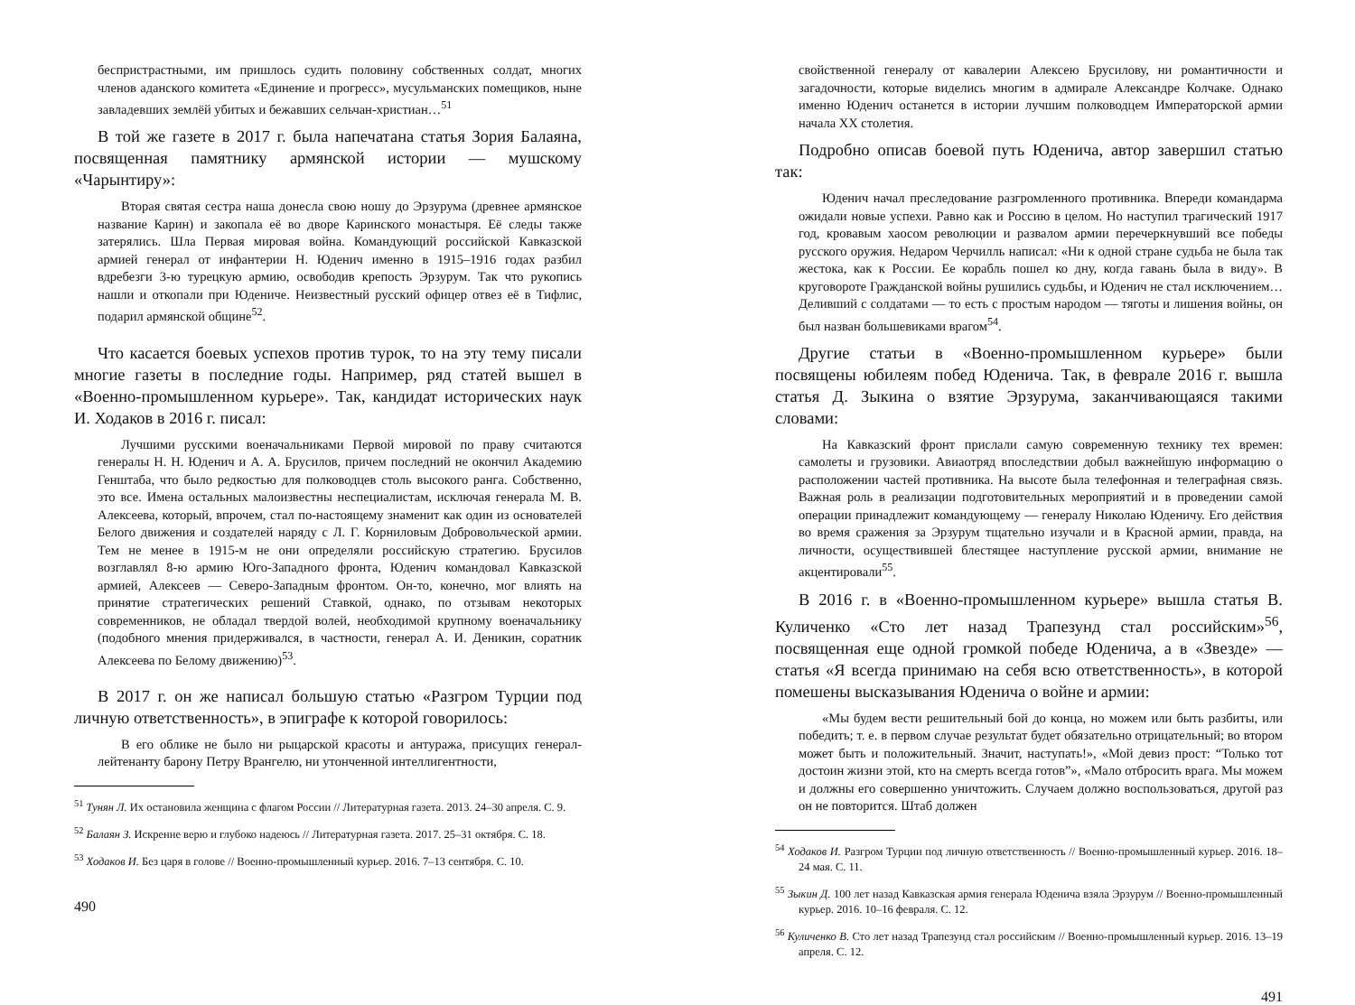беспристрастными, им пришлось судить половину собственных солдат, многих членов аданского комитета «Единение и прогресс», мусульманских помещиков, ныне завладевших землёй убитых и бежавших сельчан-христиан…<sup>51</sup>
В той же газете в 2017 г. была напечатана статья Зория Балаяна, посвященная памятнику армянской истории — мушскому «Чарынтиру»:
Вторая святая сестра наша донесла свою ношу до Эрзурума (древнее армянское название Карин) и закопала её во дворе Каринского монастыря. Её следы также затерялись. Шла Первая мировая война. Командующий российской Кавказской армией генерал от инфантерии Н. Юденич именно в 1915–1916 годах разбил вдребезги 3-ю турецкую армию, освободив крепость Эрзурум. Так что рукопись нашли и откопали при Юдениче. Неизвестный русский офицер отвез её в Тифлис, подарил армянской общине<sup>52</sup>.
Что касается боевых успехов против турок, то на эту тему писали многие газеты в последние годы. Например, ряд статей вышел в «Военно-промышленном курьере». Так, кандидат исторических наук И. Ходаков в 2016 г. писал:
Лучшими русскими военачальниками Первой мировой по праву считаются генералы Н. Н. Юденич и А. А. Брусилов, причем последний не окончил Академию Генштаба, что было редкостью для полководцев столь высокого ранга. Собственно, это все. Имена остальных малоизвестны неспециалистам, исключая генерала М. В. Алексеева, который, впрочем, стал по-настоящему знаменит как один из основателей Белого движения и создателей наряду с Л. Г. Корниловым Добровольческой армии. Тем не менее в 1915-м не они определяли российскую стратегию. Брусилов возглавлял 8-ю армию Юго-Западного фронта, Юденич командовал Кавказской армией, Алексеев — Северо-Западным фронтом. Он-то, конечно, мог влиять на принятие стратегических решений Ставкой, однако, по отзывам некоторых современников, не обладал твердой волей, необходимой крупному военачальнику (подобного мнения придерживался, в частности, генерал А. И. Деникин, соратник Алексеева по Белому движению)<sup>53</sup>.
В 2017 г. он же написал большую статью «Разгром Турции под личную ответственность», в эпиграфе к которой говорилось:
В его облике не было ни рыцарской красоты и антуража, присущих генерал-лейтенанту барону Петру Врангелю, ни утонченной интеллигентности,
<sup>51</sup> Тунян Л. Их остановила женщина с флагом России // Литературная газета. 2013. 24–30 апреля. С. 9.
<sup>52</sup> Балаян З. Искренне верю и глубоко надеюсь // Литературная газета. 2017. 25–31 октября. С. 18.
<sup>53</sup> Ходаков И. Без царя в голове // Военно-промышленный курьер. 2016. 7–13 сентября. С. 10.
490
свойственной генералу от кавалерии Алексею Брусилову, ни романтичности и загадочности, которые виделись многим в адмирале Александре Колчаке. Однако именно Юденич останется в истории лучшим полководцем Императорской армии начала XX столетия.
Подробно описав боевой путь Юденича, автор завершил статью так:
Юденич начал преследование разгромленного противника. Впереди командарма ожидали новые успехи. Равно как и Россию в целом. Но наступил трагический 1917 год, кровавым хаосом революции и развалом армии перечеркнувший все победы русского оружия. Недаром Черчилль написал: «Ни к одной стране судьба не была так жестока, как к России. Ее корабль пошел ко дну, когда гавань была в виду». В круговороте Гражданской войны рушились судьбы, и Юденич не стал исключением… Деливший с солдатами — то есть с простым народом — тяготы и лишения войны, он был назван большевиками врагом<sup>54</sup>.
Другие статьи в «Военно-промышленном курьере» были посвящены юбилеям побед Юденича. Так, в феврале 2016 г. вышла статья Д. Зыкина о взятие Эрзурума, заканчивающаяся такими словами:
На Кавказский фронт прислали самую современную технику тех времен: самолеты и грузовики. Авиаотряд впоследствии добыл важнейшую информацию о расположении частей противника. На высоте была телефонная и телеграфная связь. Важная роль в реализации подготовительных мероприятий и в проведении самой операции принадлежит командующему — генералу Николаю Юденичу. Его действия во время сражения за Эрзурум тщательно изучали и в Красной армии, правда, на личности, осуществившей блестящее наступление русской армии, внимание не акцентировали<sup>55</sup>.
В 2016 г. в «Военно-промышленном курьере» вышла статья В. Куличенко «Сто лет назад Трапезунд стал российским»<sup>56</sup>, посвященная еще одной громкой победе Юденича, а в «Звезде» — статья «Я всегда принимаю на себя всю ответственность», в которой помешены высказывания Юденича о войне и армии:
«Мы будем вести решительный бой до конца, но можем или быть разбиты, или победить; т. е. в первом случае результат будет обязательно отрицательный; во втором может быть и положительный. Значит, наступать!», «Мой девиз прост: “Только тот достоин жизни этой, кто на смерть всегда готов”», «Мало отбросить врага. Мы можем и должны его совершенно уничтожить. Случаем должно воспользоваться, другой раз он не повторится. Штаб должен
<sup>54</sup> Ходаков И. Разгром Турции под личную ответственность // Военно-промышленный курьер. 2016. 18–24 мая. С. 11.
<sup>55</sup> Зыкин Д. 100 лет назад Кавказская армия генерала Юденича взяла Эрзурум // Военно-промышленный курьер. 2016. 10–16 февраля. С. 12.
<sup>56</sup> Куличенко В. Сто лет назад Трапезунд стал российским // Военно-промышленный курьер. 2016. 13–19 апреля. С. 12.
491